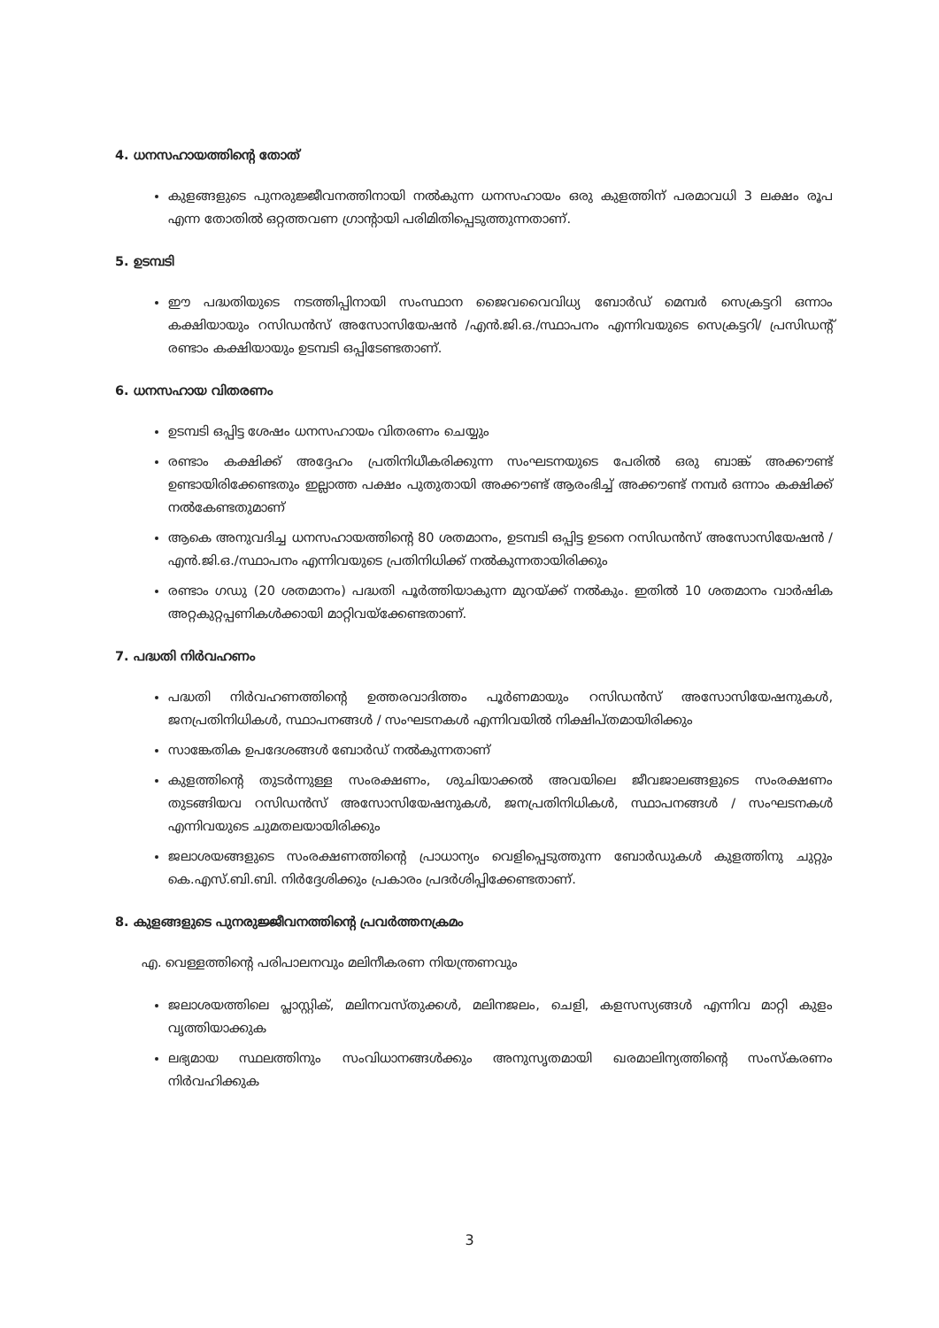4. ധനസഹായത്തിന്റെ തോത്
കുളങ്ങളുടെ പുനരുജ്ജീവനത്തിനായി നൽകുന്ന ധനസഹായം ഒരു കുളത്തിന് പരമാവധി 3 ലക്ഷം രൂപ എന്ന തോതിൽ ഒറ്റത്തവണ ഗ്രാന്റായി പരിമിതിപ്പെടുത്തുന്നതാണ്.
5. ഉടമ്പടി
ഈ പദ്ധതിയുടെ നടത്തിപ്പിനായി സംസ്ഥാന ജൈവവൈവിധ്യ ബോർഡ് മെമ്പർ സെക്രട്ടറി ഒന്നാം കക്ഷിയായും റസിഡൻസ് അസോസിയേഷൻ /എൻ.ജി.ഒ./സ്ഥാപനം എന്നിവയുടെ സെക്രട്ടറി/ പ്രസിഡന്റ് രണ്ടാം കക്ഷിയായും ഉടമ്പടി ഒപ്പിടേണ്ടതാണ്.
6. ധനസഹായ വിതരണം
ഉടമ്പടി ഒപ്പിട്ട ശേഷം ധനസഹായം വിതരണം ചെയ്യും
രണ്ടാം കക്ഷിക്ക് അദ്ദേഹം പ്രതിനിധീകരിക്കുന്ന സംഘടനയുടെ പേരിൽ ഒരു ബാങ്ക് അക്കൗണ്ട് ഉണ്ടായിരിക്കേണ്ടതും ഇല്ലാത്ത പക്ഷം പുതുതായി അക്കൗണ്ട് ആരംഭിച്ച് അക്കൗണ്ട് നമ്പർ ഒന്നാം കക്ഷിക്ക് നൽകേണ്ടതുമാണ്
ആകെ അനുവദിച്ച ധനസഹായത്തിന്റെ 80 ശതമാനം, ഉടമ്പടി ഒപ്പിട്ട ഉടനെ റസിഡൻസ് അസോസിയേഷൻ /എൻ.ജി.ഒ./സ്ഥാപനം എന്നിവയുടെ പ്രതിനിധിക്ക് നൽകുന്നതായിരിക്കും
രണ്ടാം ഗഡു (20 ശതമാനം) പദ്ധതി പൂർത്തിയാകുന്ന മുറയ്ക്ക് നൽകും. ഇതിൽ 10 ശതമാനം വാർഷിക അറ്റകുറ്റപ്പണികൾക്കായി മാറ്റിവയ്ക്കേണ്ടതാണ്.
7. പദ്ധതി നിർവഹണം
പദ്ധതി നിർവഹണത്തിന്റെ ഉത്തരവാദിത്തം പൂർണമായും റസിഡൻസ് അസോസിയേഷനുകൾ, ജനപ്രതിനിധികൾ, സ്ഥാപനങ്ങൾ / സംഘടനകൾ എന്നിവയിൽ നിക്ഷിപ്തമായിരിക്കും
സാങ്കേതിക ഉപദേശങ്ങൾ ബോർഡ് നൽകുന്നതാണ്
കുളത്തിന്റെ തുടർന്നുള്ള സംരക്ഷണം, ശുചിയാക്കൽ അവയിലെ ജീവജാലങ്ങളുടെ സംരക്ഷണം തുടങ്ങിയവ റസിഡൻസ് അസോസിയേഷനുകൾ, ജനപ്രതിനിധികൾ, സ്ഥാപനങ്ങൾ / സംഘടനകൾ എന്നിവയുടെ ചുമതലയായിരിക്കും
ജലാശയങ്ങളുടെ സംരക്ഷണത്തിന്റെ പ്രാധാന്യം വെളിപ്പെടുത്തുന്ന ബോർഡുകൾ കുളത്തിനു ചുറ്റും കെ.എസ്.ബി.ബി. നിർദ്ദേശിക്കും പ്രകാരം പ്രദർശിപ്പിക്കേണ്ടതാണ്.
8. കുളങ്ങളുടെ പുനരുജ്ജീവനത്തിന്റെ പ്രവർത്തനക്രമം
എ. വെള്ളത്തിന്റെ പരിപാലനവും മലിനീകരണ നിയന്ത്രണവും
ജലാശയത്തിലെ പ്ലാസ്റ്റിക്, മലിനവസ്തുക്കൾ, മലിനജലം, ചെളി, കളസസ്യങ്ങൾ എന്നിവ മാറ്റി കുളം വൃത്തിയാക്കുക
ലഭ്യമായ സ്ഥലത്തിനും സംവിധാനങ്ങൾക്കും അനുസൃതമായി ഖരമാലിന്യത്തിന്റെ സംസ്കരണം നിർവഹിക്കുക
3